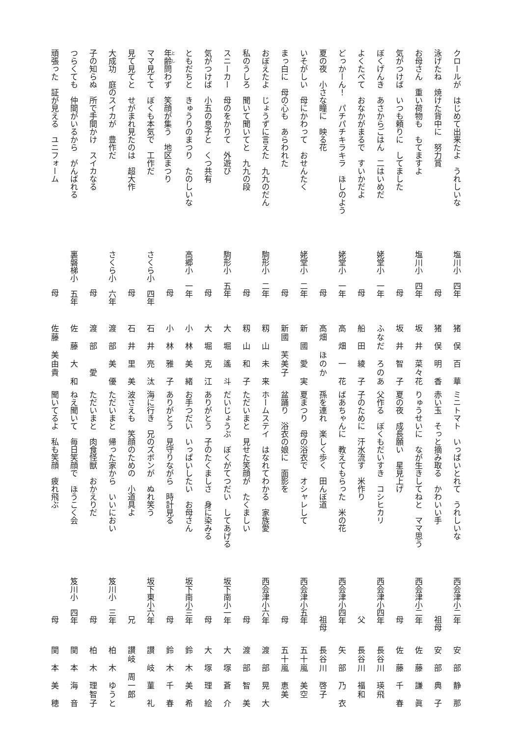クロールが　はじめて出来たよ　うれしいな 塩川小　四年 猪　俣　百　華
泳げたね　焼けた背中に　努力賞 母 猪　俣　明　香
お母さん　重い荷物も　もてますよ 塩川小　四年 坂　井　菜々花
気がつけば　いつも頼りに　してました 母 坂　井　智　子
ぼくげんき　あさからごはん　二はいめだ 姥堂小　一年 ふなだ　ろのあ
よくたべて　おなかがまるで　すいかだよ 母 船　田　綾　子
どっかーん！　パチパチキラキラ　ほしのよう 姥堂小　一年 高　畑　一　花
夏の夜　小さな瞳に　映る花 母 高畑　ほのか
いそがしい　母にかわって　おせんたく 姥堂小　二年 新　國　愛　実
まっ白に　母の心も　あらわれた 母 新國　芙美子
おぼえたよ　じょうずに言えた　九九のだん 駒形小　二年 籾　山　未　来
私のうしろ　聞いて聞いてと　九九の段 母 籾　山　和　子
スニーカー　母のをかりて　外遊び 駒形小　五年 大　堀　遙　斗
気がつけば　小五の息子と　くつ共有 母 大　堀　克　江
ともだちと　きゅうりのまつり　たのしいな 高郷小　一年 小　林　美　緒
年齢問わず　笑顔が集う　地区まつり 母 小　林　雅　子
ママ見てて　ぼくも本気で　工作だ さくら小　四年 石　井　亮　汰
見て見てと　せがまれ見たのは　超大作 母 石　井　里　美
大成功　庭のスイカが　豊作だ さくら小　六年 渡　部　美　優
子の知らぬ　所で手間かけ　スイカなる 母 渡　部　　愛
つらくても　仲間がいるから　がんばれる 裏磐梯小　五年 佐　藤　大　和
頑張った　証が見える　ユニフォーム 母 佐藤　美由貴
ミニトマト　いっぱいとれて　うれしいな 西会津小二年 安　部　静　那
赤い玉　そっと摘み取る　かわいい手 祖母 安　部　典　子
りゅうせいに　なが生きしてねと　ママ思う 西会津小二年 佐　藤　謙　眞
夏の夜　成長願い　星見上げ 母 佐　藤　千　春
父作る　ぼくもだいすき　コシヒカリ 西会津小四年 長谷川　瑛飛
子のために　汗水流す　米作り 父 長谷川　福和
ばあちゃんに　教えてもらった　米の花 西会津小四年 矢　部　乃　衣
孫を連れ　楽しく歩く　田んぼ道 祖母 長谷川　啓子
夏まつり　母の浴衣で　オシャレして 西会津小五年 五十嵐　美空
盆踊り　浴衣の娘に　面影を 母 五十嵐　恵美
ホームステイ　はなれてわかる　家族愛 西会津小六年 渡　部　晃　大
ただいまと　見せた笑顔が　たくましい 母 渡　部　智　美
だいじょうぶ　ぼくがてつだい　してあげる 坂下南小一年 大　塚　蒼　介
ありがとう　子のたくましさ　身に染みる 母 大　塚　理　絵
お手つだい　いっぱいしたい　お母さん 坂下南小三年 鈴　木　美　希
ありがとう　見守りながら　時計見る 母 鈴　木　千　春
海に行き　兄のズボンが　ぬれ笑う 坂下東小六年 讃　岐　菫　礼
波さえも　笑顔のための　小道具よ 兄 讃岐　周一郎
ただいまと　帰った家から　いいにおい 笈川小　三年 柏　木　ゆうと
ただいまと　肉食怪獣　おかえりだ 母 柏　木　理智子
ねえ聞いて　毎日笑顔で　ほうこく会 笈川小　四年 関　本　海　音
聞いてるよ　私も笑顔　疲れ飛ぶ 母 関　本　美　穂